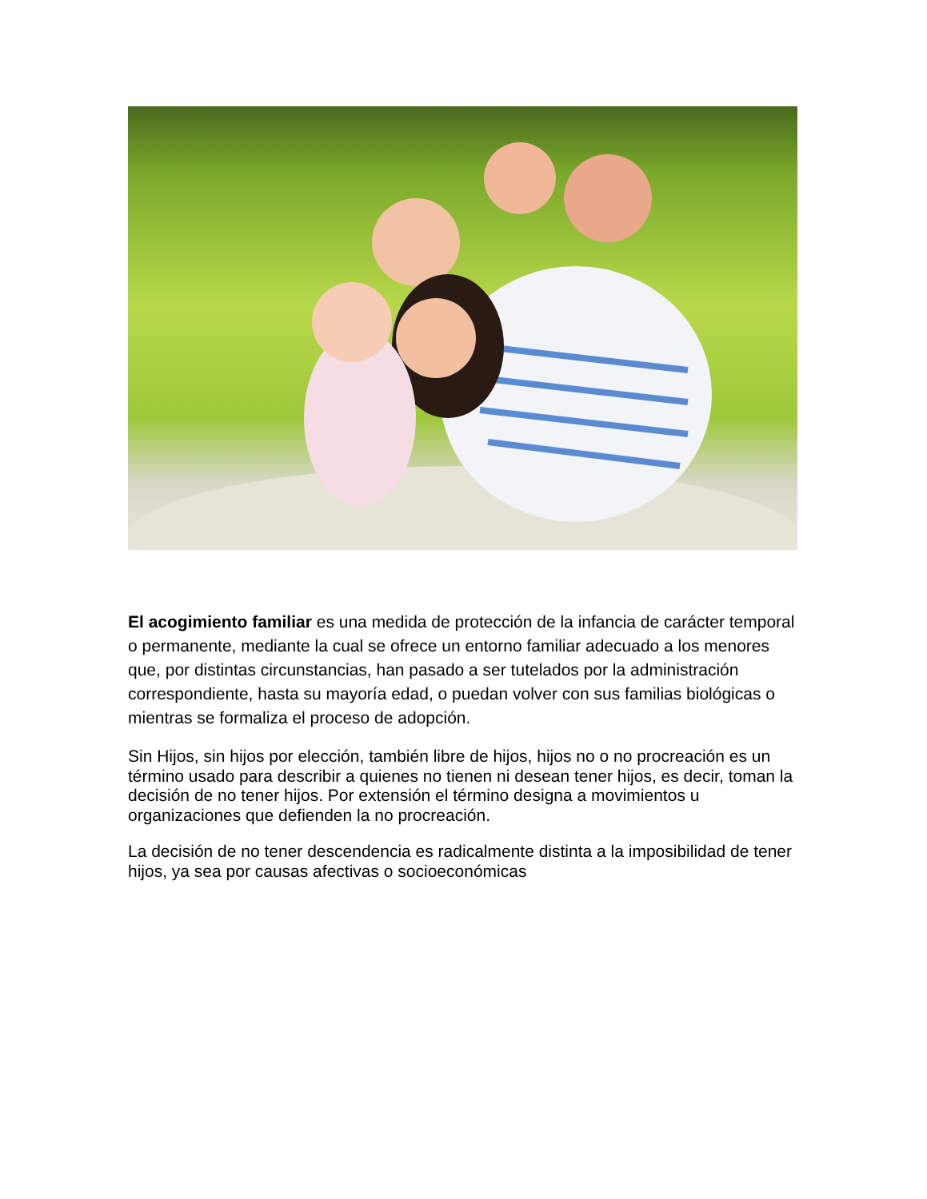El acogimiento familiar es una medida de protección de la infancia de carácter temporal o permanente, mediante la cual se ofrece un entorno familiar adecuado a los menores que, por distintas circunstancias, han pasado a ser tutelados por la administración correspondiente, hasta su mayoría edad, o puedan volver con sus familias biológicas o mientras se formaliza el proceso de adopción.
Sin Hijos, sin hijos por elección, también libre de hijos, hijos no o no procreación es un término usado para describir a quienes no tienen ni desean tener hijos, es decir, toman la decisión de no tener hijos. Por extensión el término designa a movimientos u organizaciones que defienden la no procreación.
La decisión de no tener descendencia es radicalmente distinta a la imposibilidad de tener hijos, ya sea por causas afectivas o socioeconómicas